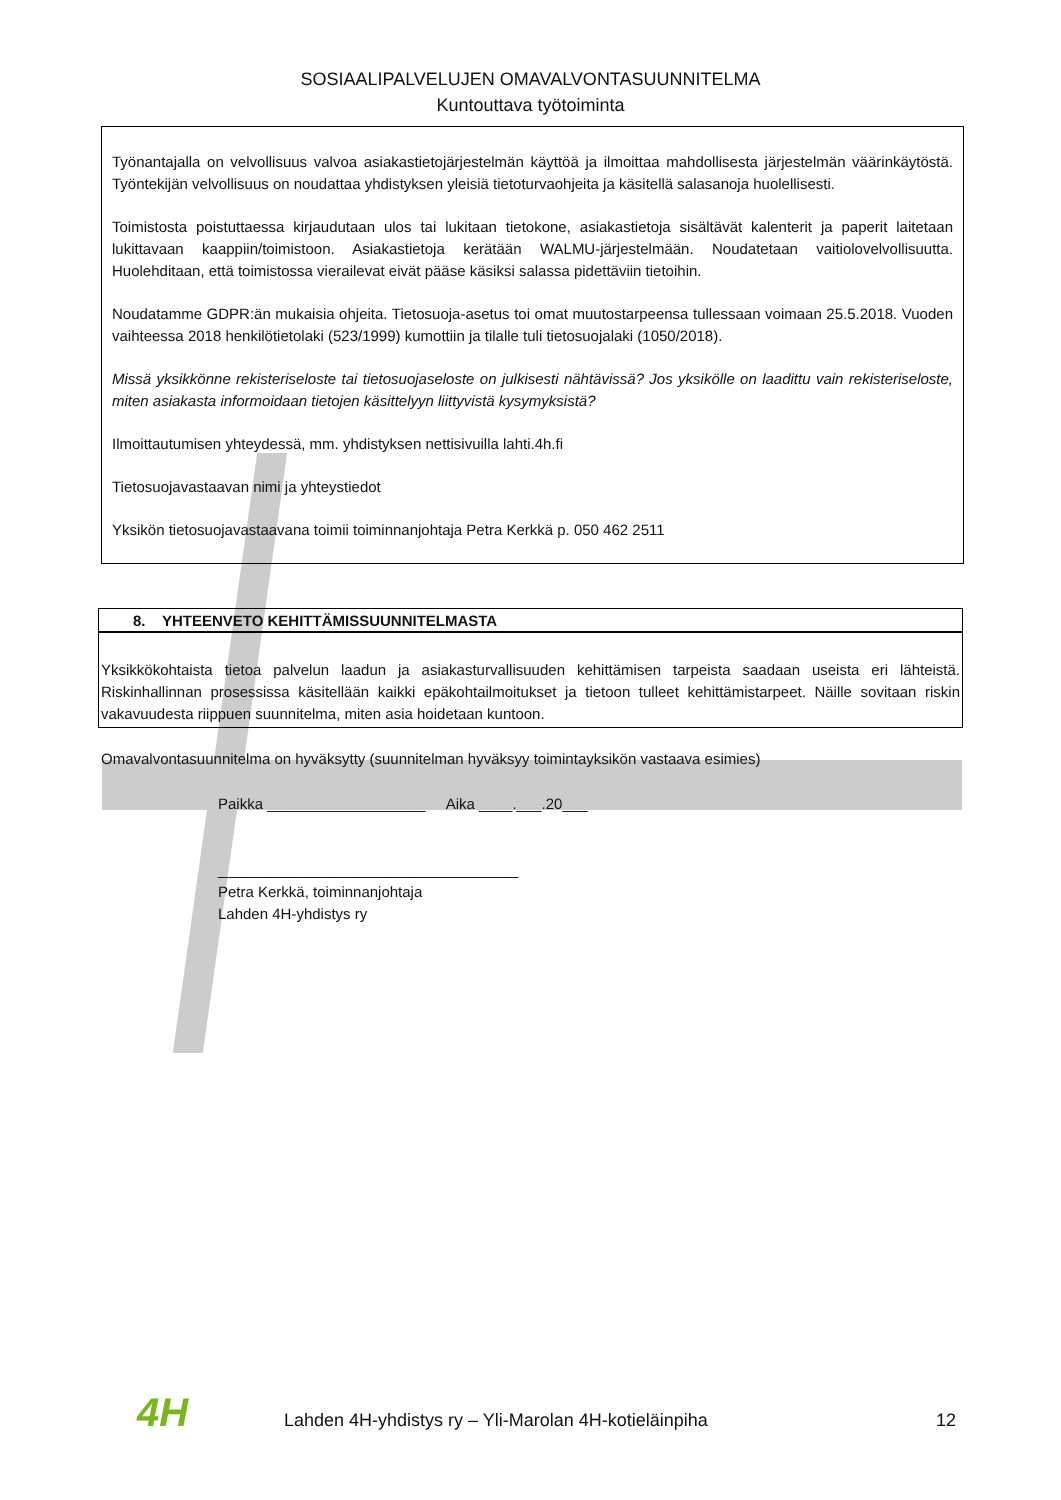SOSIAALIPALVELUJEN OMAVALVONTASUUNNITELMA
Kuntouttava työtoiminta
Työnantajalla on velvollisuus valvoa asiakastietojärjestelmän käyttöä ja ilmoittaa mahdollisesta järjestelmän väärinkäytöstä. Työntekijän velvollisuus on noudattaa yhdistyksen yleisiä tietoturvaohjeita ja käsitellä salasanoja huolellisesti.
Toimistosta poistuttaessa kirjaudutaan ulos tai lukitaan tietokone, asiakastietoja sisältävät kalenterit ja paperit laitetaan lukittavaan kaappiin/toimistoon. Asiakastietoja kerätään WALMU-järjestelmään. Noudatetaan vaitiolovelvollisuutta. Huolehditaan, että toimistossa vierailevat eivät pääse käsiksi salassa pidettäviin tietoihin.
Noudatamme GDPR:än mukaisia ohjeita. Tietosuoja-asetus toi omat muutostarpeensa tullessaan voimaan 25.5.2018. Vuoden vaihteessa 2018 henkilötietolaki (523/1999) kumottiin ja tilalle tuli tietosuojalaki (1050/2018).
Missä yksikkönne rekisteriseloste tai tietosuojaseloste on julkisesti nähtävissä? Jos yksikölle on laadittu vain rekisteriseloste, miten asiakasta informoidaan tietojen käsittelyyn liittyvistä kysymyksistä?
Ilmoittautumisen yhteydessä, mm. yhdistyksen nettisivuilla lahti.4h.fi
Tietosuojavastaavan nimi ja yhteystiedot
Yksikön tietosuojavastaavana toimii toiminnanjohtaja Petra Kerkkä p. 050 462 2511
8. YHTEENVETO KEHITTÄMISSUUNNITELMASTA
Yksikkökohtaista tietoa palvelun laadun ja asiakasturvallisuuden kehittämisen tarpeista saadaan useista eri lähteistä. Riskinhallinnan prosessissa käsitellään kaikki epäkohtailmoitukset ja tietoon tulleet kehittämistarpeet. Näille sovitaan riskin vakavuudesta riippuen suunnitelma, miten asia hoidetaan kuntoon.
Omavalvontasuunnitelma on hyväksytty (suunnitelman hyväksyy toimintayksikön vastaava esimies)
Paikka ___________________ Aika ____.___.20___
____________________________________
Petra Kerkkä, toiminnanjohtaja
Lahden 4H-yhdistys ry
4H Lahden 4H-yhdistys ry – Yli-Marolan 4H-kotieläinpiha 12